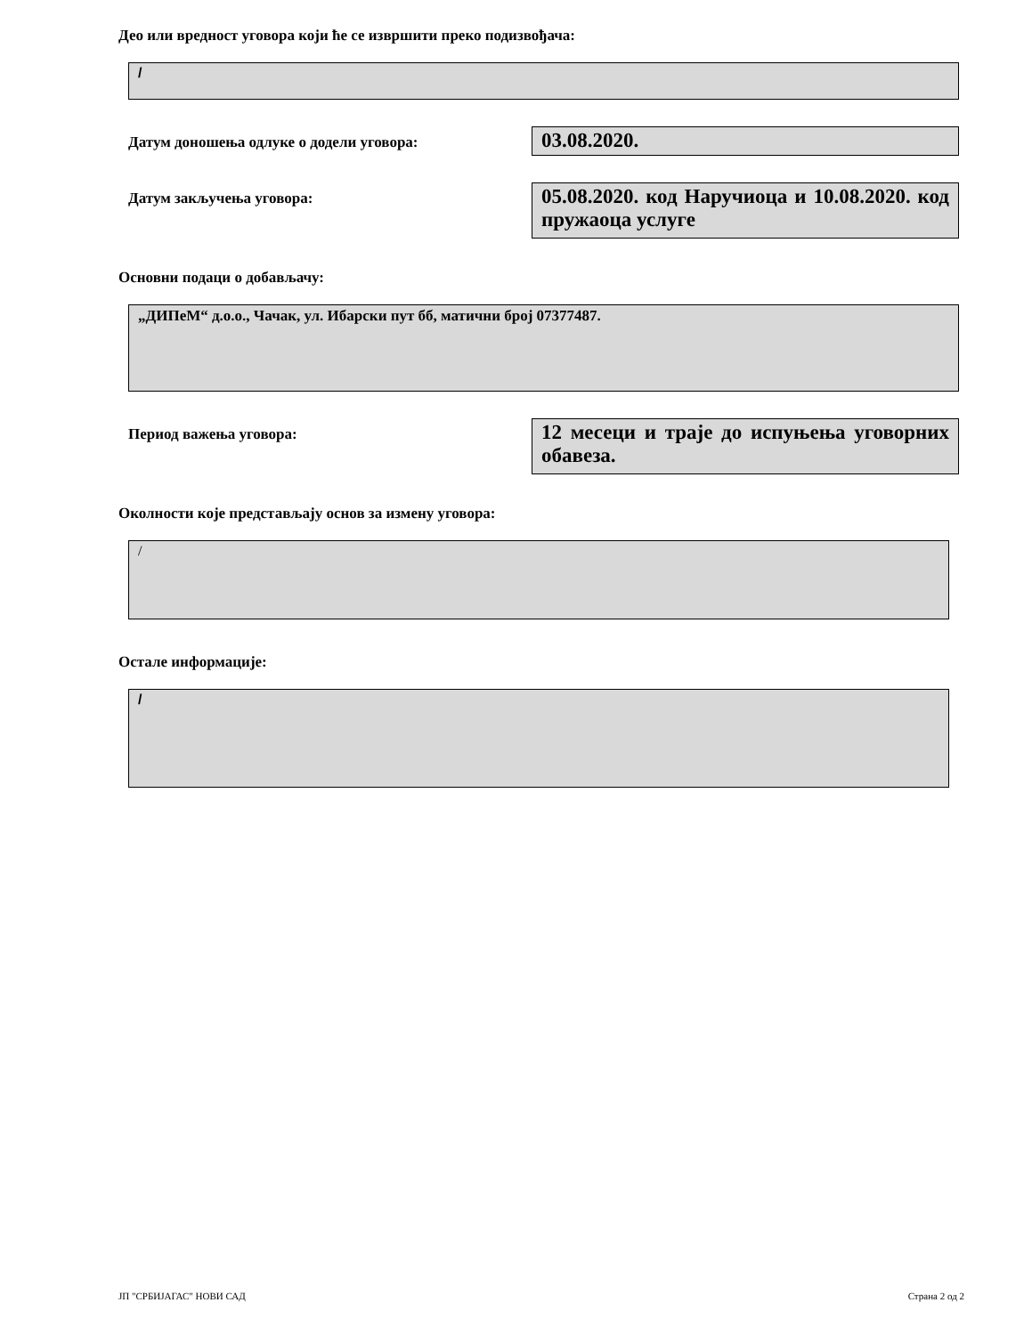Део или вредност уговора који ће се извршити преко подизвођача:
/
Датум доношења одлуке о додели уговора:
03.08.2020.
Датум закључења уговора:
05.08.2020. код Наручиоца и 10.08.2020. код пружаоца услуге
Основни подаци о добављачу:
„ДИПеМ“ д.о.о., Чачак, ул. Ибарски пут бб, матични број 07377487.
Период важења уговора:
12 месеци и траје до испуњења уговорних обавеза.
Околности које представљају основ за измену уговора:
/
Остале информације:
/
ЈП "СРБИЈАГАС" НОВИ САД Страна 2 од 2